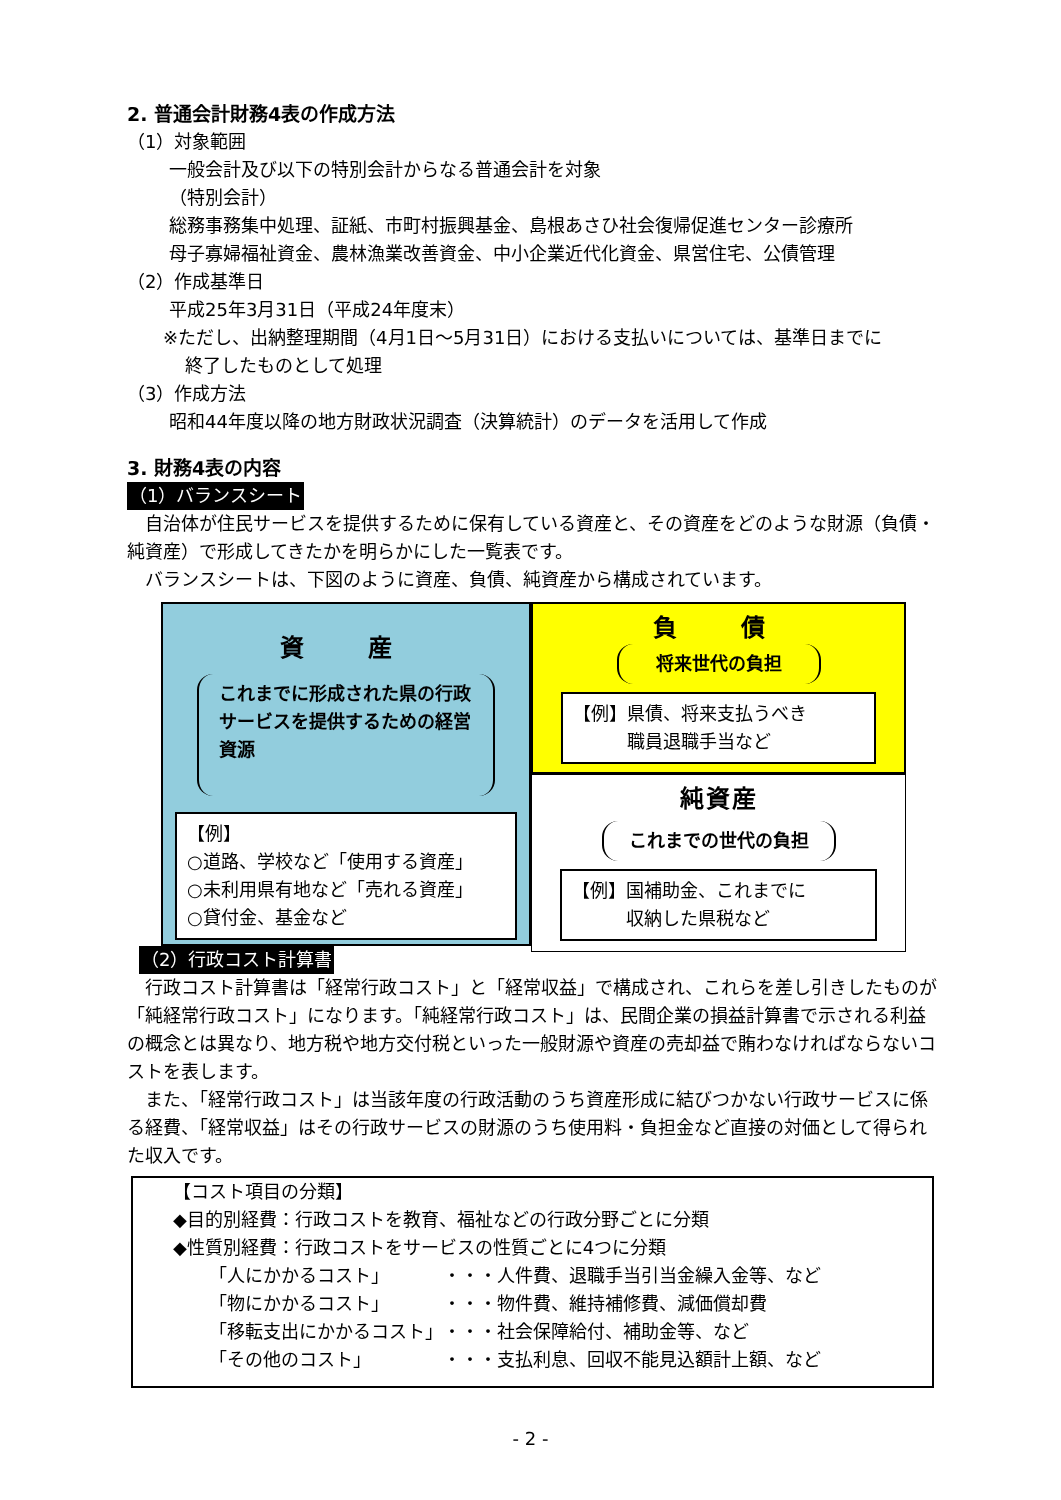2. 普通会計財務4表の作成方法
（1）対象範囲
一般会計及び以下の特別会計からなる普通会計を対象
（特別会計）
総務事務集中処理、証紙、市町村振興基金、島根あさひ社会復帰促進センター診療所
母子寡婦福祉資金、農林漁業改善資金、中小企業近代化資金、県営住宅、公債管理
（2）作成基準日
平成25年3月31日（平成24年度末）
※ただし、出納整理期間（4月1日～5月31日）における支払いについては、基準日までに
終了したものとして処理
（3）作成方法
昭和44年度以降の地方財政状況調査（決算統計）のデータを活用して作成
3. 財務4表の内容
（1）バランスシート
　自治体が住民サービスを提供するために保有している資産と、その資産をどのような財源（負債・純資産）で形成してきたかを明らかにした一覧表です。
　バランスシートは、下図のように資産、負債、純資産から構成されています。
資　産
これまでに形成された県の行政サービスを提供するための経営資源
【例】
○道路、学校など「使用する資産」
○未利用県有地など「売れる資産」
○貸付金、基金など
負　債
将来世代の負担
【例】県債、将来支払うべき
　　　職員退職手当など
純資産
これまでの世代の負担
【例】国補助金、これまでに
　　　収納した県税など
（2）行政コスト計算書
　行政コスト計算書は「経常行政コスト」と「経常収益」で構成され、これらを差し引きしたものが「純経常行政コスト」になります。「純経常行政コスト」は、民間企業の損益計算書で示される利益の概念とは異なり、地方税や地方交付税といった一般財源や資産の売却益で賄わなければならないコストを表します。
　また、「経常行政コスト」は当該年度の行政活動のうち資産形成に結びつかない行政サービスに係る経費、「経常収益」はその行政サービスの財源のうち使用料・負担金など直接の対価として得られた収入です。
【コスト項目の分類】
◆目的別経費：行政コストを教育、福祉などの行政分野ごとに分類
◆性質別経費：行政コストをサービスの性質ごとに4つに分類
| 「人にかかるコスト」 | ・・・人件費、退職手当引当金繰入金等、など |
| 「物にかかるコスト」 | ・・・物件費、維持補修費、減価償却費 |
| 「移転支出にかかるコスト」 | ・・・社会保障給付、補助金等、など |
| 「その他のコスト」 | ・・・支払利息、回収不能見込額計上額、など |
- 2 -